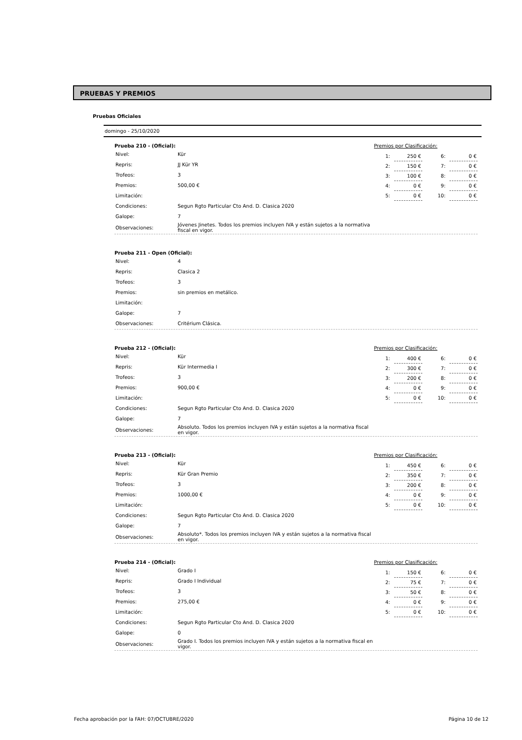PRUEBAS Y PREMIOS
Pruebas Oficiales
domingo - 25/10/2020
Prueba 210 - (Oficial):
| Nivel: | Kür |
| Repris: | JJ Kür YR |
| Trofeos: | 3 |
| Premios: | 500,00 € |
| Limitación: | |
| Condiciones: | Segun Rgto Particular Cto And. D. Clasica 2020 |
| Galope: | 7 |
| Observaciones: | Jóvenes Jinetes. Todos los premios incluyen IVA y están sujetos a la normativa fiscal en vigor. |
Premios por Clasificación:
| 1: | 250 € | 6: | 0 € |
| 2: | 150 € | 7: | 0 € |
| 3: | 100 € | 8: | 0 € |
| 4: | 0 € | 9: | 0 € |
| 5: | 0 € | 10: | 0 € |
Prueba 211 - Open (Oficial):
| Nivel: | 4 |
| Repris: | Clasica 2 |
| Trofeos: | 3 |
| Premios: | sin premios en metálico. |
| Limitación: | |
| Galope: | 7 |
| Observaciones: | Critérium Clásica. |
Prueba 212 - (Oficial):
| Nivel: | Kür |
| Repris: | Kür Intermedia I |
| Trofeos: | 3 |
| Premios: | 900,00 € |
| Limitación: | |
| Condiciones: | Segun Rgto Particular Cto And. D. Clasica 2020 |
| Galope: | 7 |
| Observaciones: | Absoluto. Todos los premios incluyen IVA y están sujetos a la normativa fiscal en vigor. |
Premios por Clasificación:
| 1: | 400 € | 6: | 0 € |
| 2: | 300 € | 7: | 0 € |
| 3: | 200 € | 8: | 0 € |
| 4: | 0 € | 9: | 0 € |
| 5: | 0 € | 10: | 0 € |
Prueba 213 - (Oficial):
| Nivel: | Kür |
| Repris: | Kür Gran Premio |
| Trofeos: | 3 |
| Premios: | 1000,00 € |
| Limitación: | |
| Condiciones: | Segun Rgto Particular Cto And. D. Clasica 2020 |
| Galope: | 7 |
| Observaciones: | Absoluto*. Todos los premios incluyen IVA y están sujetos a la normativa fiscal en vigor. |
Premios por Clasificación:
| 1: | 450 € | 6: | 0 € |
| 2: | 350 € | 7: | 0 € |
| 3: | 200 € | 8: | 0 € |
| 4: | 0 € | 9: | 0 € |
| 5: | 0 € | 10: | 0 € |
Prueba 214 - (Oficial):
| Nivel: | Grado I |
| Repris: | Grado I Individual |
| Trofeos: | 3 |
| Premios: | 275,00 € |
| Limitación: | |
| Condiciones: | Segun Rgto Particular Cto And. D. Clasica 2020 |
| Galope: | 0 |
| Observaciones: | Grado I. Todos los premios incluyen IVA y están sujetos a la normativa fiscal en vigor. |
Premios por Clasificación:
| 1: | 150 € | 6: | 0 € |
| 2: | 75 € | 7: | 0 € |
| 3: | 50 € | 8: | 0 € |
| 4: | 0 € | 9: | 0 € |
| 5: | 0 € | 10: | 0 € |
Fecha aprobación por la FAH: 07/OCTUBRE/2020 Página 10 de 12